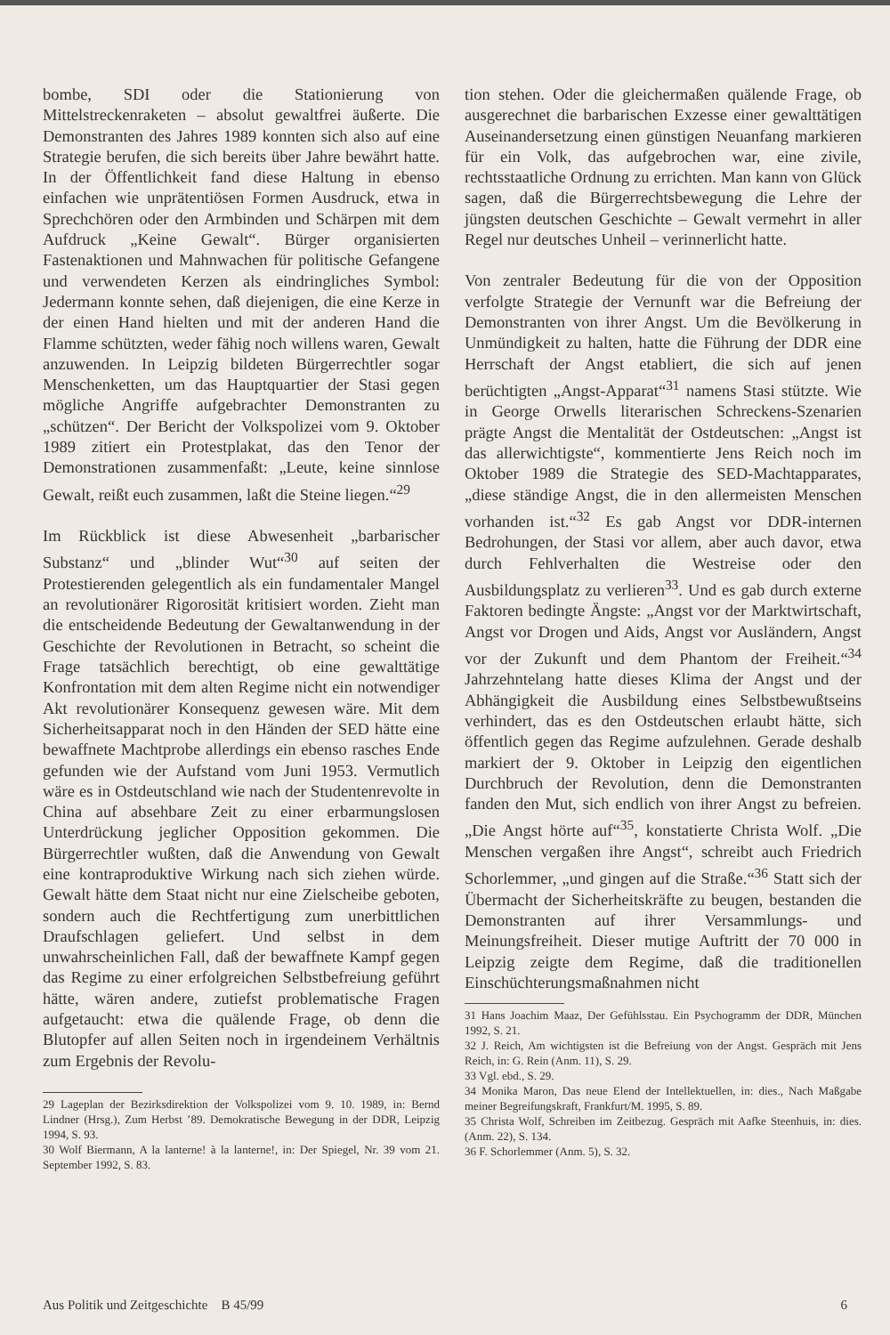bombe, SDI oder die Stationierung von Mittelstreckenraketen – absolut gewaltfrei äußerte. Die Demonstranten des Jahres 1989 konnten sich also auf eine Strategie berufen, die sich bereits über Jahre bewährt hatte. In der Öffentlichkeit fand diese Haltung in ebenso einfachen wie unprätentiösen Formen Ausdruck, etwa in Sprechchören oder den Armbinden und Schärpen mit dem Aufdruck „Keine Gewalt“. Bürger organisierten Fastenaktionen und Mahnwachen für politische Gefangene und verwendeten Kerzen als eindringliches Symbol: Jedermann konnte sehen, daß diejenigen, die eine Kerze in der einen Hand hielten und mit der anderen Hand die Flamme schützten, weder fähig noch willens waren, Gewalt anzuwenden. In Leipzig bildeten Bürgerrechtler sogar Menschenketten, um das Hauptquartier der Stasi gegen mögliche Angriffe aufgebrachter Demonstranten zu „schützen“. Der Bericht der Volkspolizei vom 9. Oktober 1989 zitiert ein Protestplakat, das den Tenor der Demonstrationen zusammenfaßt: „Leute, keine sinnlose Gewalt, reißt euch zusammen, laßt die Steine liegen.“<sup>29</sup>
Im Rückblick ist diese Abwesenheit „barbarischer Substanz“ und „blinder Wut“<sup>30</sup> auf seiten der Protestierenden gelegentlich als ein fundamentaler Mangel an revolutionärer Rigorosität kritisiert worden. Zieht man die entscheidende Bedeutung der Gewaltanwendung in der Geschichte der Revolutionen in Betracht, so scheint die Frage tatsächlich berechtigt, ob eine gewalttätige Konfrontation mit dem alten Regime nicht ein notwendiger Akt revolutionärer Konsequenz gewesen wäre. Mit dem Sicherheitsapparat noch in den Händen der SED hätte eine bewaffnete Machtprobe allerdings ein ebenso rasches Ende gefunden wie der Aufstand vom Juni 1953. Vermutlich wäre es in Ostdeutschland wie nach der Studentenrevolte in China auf absehbare Zeit zu einer erbarmungslosen Unterdrückung jeglicher Opposition gekommen. Die Bürgerrechtler wußten, daß die Anwendung von Gewalt eine kontraproduktive Wirkung nach sich ziehen würde. Gewalt hätte dem Staat nicht nur eine Zielscheibe geboten, sondern auch die Rechtfertigung zum unerbittlichen Draufschlagen geliefert. Und selbst in dem unwahrscheinlichen Fall, daß der bewaffnete Kampf gegen das Regime zu einer erfolgreichen Selbstbefreiung geführt hätte, wären andere, zutiefst problematische Fragen aufgetaucht: etwa die quälende Frage, ob denn die Blutopfer auf allen Seiten noch in irgendeinem Verhältnis zum Ergebnis der Revolu-
29 Lageplan der Bezirksdirektion der Volkspolizei vom 9. 10. 1989, in: Bernd Lindner (Hrsg.), Zum Herbst ’89. Demokratische Bewegung in der DDR, Leipzig 1994, S. 93.
30 Wolf Biermann, A la lanterne! à la lanterne!, in: Der Spiegel, Nr. 39 vom 21. September 1992, S. 83.
tion stehen. Oder die gleichermaßen quälende Frage, ob ausgerechnet die barbarischen Exzesse einer gewalttätigen Auseinandersetzung einen günstigen Neuanfang markieren für ein Volk, das aufgebrochen war, eine zivile, rechtsstaatliche Ordnung zu errichten. Man kann von Glück sagen, daß die Bürgerrechtsbewegung die Lehre der jüngsten deutschen Geschichte – Gewalt vermehrt in aller Regel nur deutsches Unheil – verinnerlicht hatte.
Von zentraler Bedeutung für die von der Opposition verfolgte Strategie der Vernunft war die Befreiung der Demonstranten von ihrer Angst. Um die Bevölkerung in Unmündigkeit zu halten, hatte die Führung der DDR eine Herrschaft der Angst etabliert, die sich auf jenen berüchtigten „Angst-Apparat“<sup>31</sup> namens Stasi stützte. Wie in George Orwells literarischen Schreckens-Szenarien prägte Angst die Mentalität der Ostdeutschen: „Angst ist das allerwichtigste“, kommentierte Jens Reich noch im Oktober 1989 die Strategie des SED-Machtapparates, „diese ständige Angst, die in den allermeisten Menschen vorhanden ist.“<sup>32</sup> Es gab Angst vor DDR-internen Bedrohungen, der Stasi vor allem, aber auch davor, etwa durch Fehlverhalten die Westreise oder den Ausbildungsplatz zu verlieren<sup>33</sup>. Und es gab durch externe Faktoren bedingte Ängste: „Angst vor der Marktwirtschaft, Angst vor Drogen und Aids, Angst vor Ausländern, Angst vor der Zukunft und dem Phantom der Freiheit.“<sup>34</sup> Jahrzehntelang hatte dieses Klima der Angst und der Abhängigkeit die Ausbildung eines Selbstbewußtseins verhindert, das es den Ostdeutschen erlaubt hätte, sich öffentlich gegen das Regime aufzulehnen. Gerade deshalb markiert der 9. Oktober in Leipzig den eigentlichen Durchbruch der Revolution, denn die Demonstranten fanden den Mut, sich endlich von ihrer Angst zu befreien. „Die Angst hörte auf“<sup>35</sup>, konstatierte Christa Wolf. „Die Menschen vergaßen ihre Angst“, schreibt auch Friedrich Schorlemmer, „und gingen auf die Straße.“<sup>36</sup> Statt sich der Übermacht der Sicherheitskräfte zu beugen, bestanden die Demonstranten auf ihrer Versammlungs- und Meinungsfreiheit. Dieser mutige Auftritt der 70 000 in Leipzig zeigte dem Regime, daß die traditionellen Einschüchterungsmaßnahmen nicht
31 Hans Joachim Maaz, Der Gefühlsstau. Ein Psychogramm der DDR, München 1992, S. 21.
32 J. Reich, Am wichtigsten ist die Befreiung von der Angst. Gespräch mit Jens Reich, in: G. Rein (Anm. 11), S. 29.
33 Vgl. ebd., S. 29.
34 Monika Maron, Das neue Elend der Intellektuellen, in: dies., Nach Maßgabe meiner Begreifungskraft, Frankfurt/M. 1995, S. 89.
35 Christa Wolf, Schreiben im Zeitbezug. Gespräch mit Aafke Steenhuis, in: dies. (Anm. 22), S. 134.
36 F. Schorlemmer (Anm. 5), S. 32.
Aus Politik und Zeitgeschichte B 45/99 6